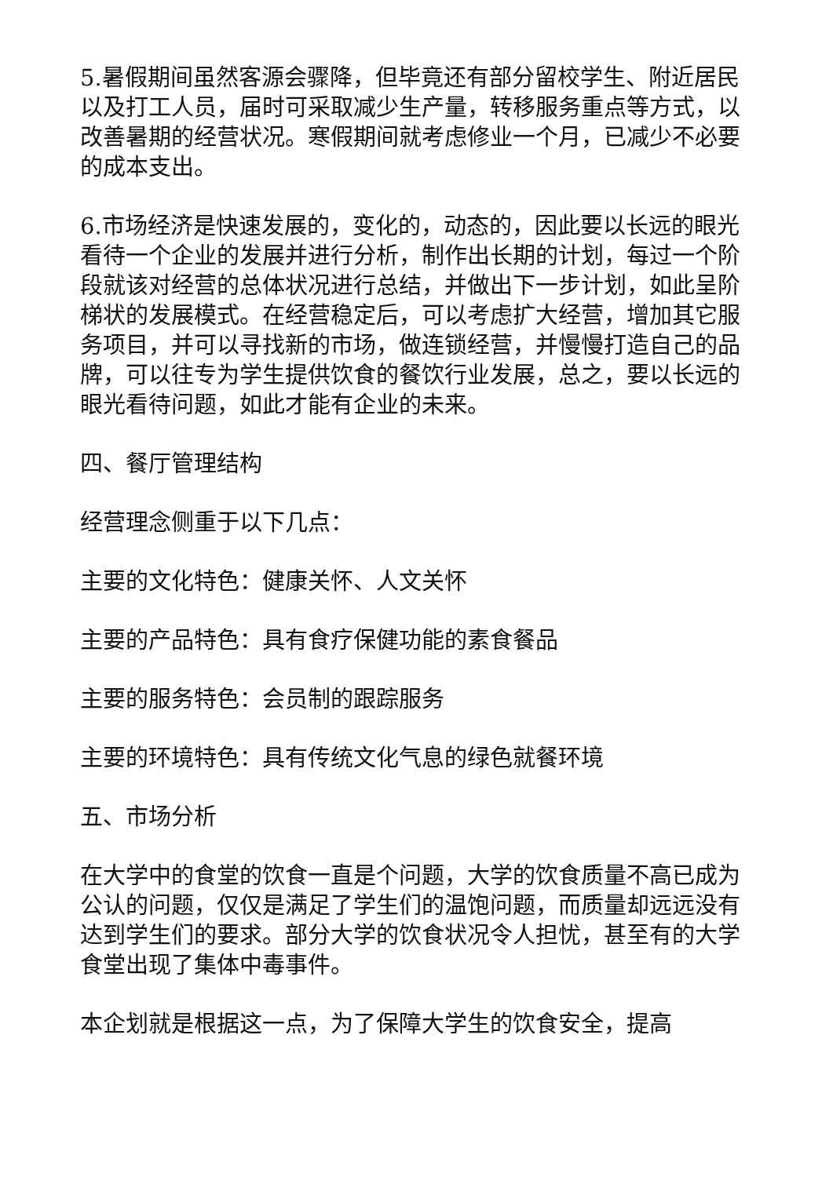5.暑假期间虽然客源会骤降，但毕竟还有部分留校学生、附近居民以及打工人员，届时可采取减少生产量，转移服务重点等方式，以改善暑期的经营状况。寒假期间就考虑修业一个月，已减少不必要的成本支出。
6.市场经济是快速发展的，变化的，动态的，因此要以长远的眼光看待一个企业的发展并进行分析，制作出长期的计划，每过一个阶段就该对经营的总体状况进行总结，并做出下一步计划，如此呈阶梯状的发展模式。在经营稳定后，可以考虑扩大经营，增加其它服务项目，并可以寻找新的市场，做连锁经营，并慢慢打造自己的品牌，可以往专为学生提供饮食的餐饮行业发展，总之，要以长远的眼光看待问题，如此才能有企业的未来。
四、餐厅管理结构
经营理念侧重于以下几点：
主要的文化特色：健康关怀、人文关怀
主要的产品特色：具有食疗保健功能的素食餐品
主要的服务特色：会员制的跟踪服务
主要的环境特色：具有传统文化气息的绿色就餐环境
五、市场分析
在大学中的食堂的饮食一直是个问题，大学的饮食质量不高已成为公认的问题，仅仅是满足了学生们的温饱问题，而质量却远远没有达到学生们的要求。部分大学的饮食状况令人担忧，甚至有的大学食堂出现了集体中毒事件。
本企划就是根据这一点，为了保障大学生的饮食安全，提高